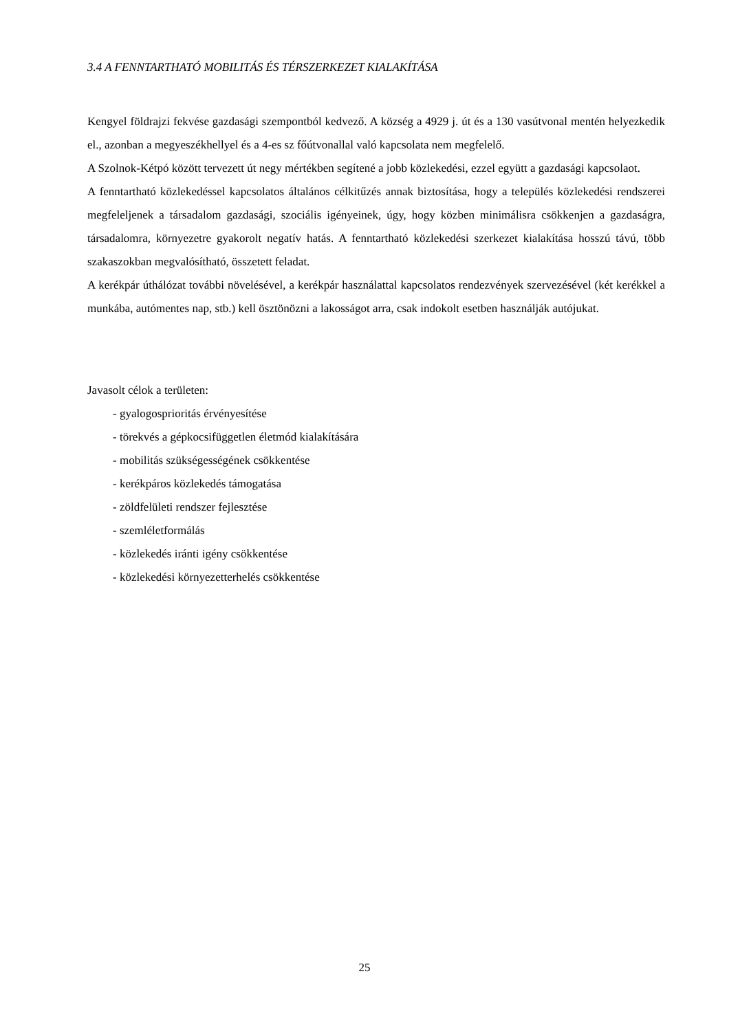3.4 A FENNTARTHATÓ MOBILITÁS ÉS TÉRSZERKEZET KIALAKÍTÁSA
Kengyel földrajzi fekvése gazdasági szempontból kedvező. A község a 4929 j. út és a 130 vasútvonal mentén helyezkedik el., azonban a megyeszékhellyel és a 4-es sz főútvonallal való kapcsolata nem megfelelő.
A Szolnok-Kétpó között tervezett út negy mértékben segítené a jobb közlekedési, ezzel együtt a gazdasági kapcsolaot.
A fenntartható közlekedéssel kapcsolatos általános célkitűzés annak biztosítása, hogy a település közlekedési rendszerei megfeleljenek a társadalom gazdasági, szociális igényeinek, úgy, hogy közben minimálisra csökkenjen a gazdaságra, társadalomra, környezetre gyakorolt negatív hatás. A fenntartható közlekedési szerkezet kialakítása hosszú távú, több szakaszokban megvalósítható, összetett feladat.
A kerékpár úthálózat további növelésével, a kerékpár használattal kapcsolatos rendezvények szervezésével (két kerékkel a munkába, autómentes nap, stb.) kell ösztönözni a lakosságot arra, csak indokolt esetben használják autójukat.
Javasolt célok a területen:
- gyalogosprioritás érvényesítése
- törekvés a gépkocsifüggetlen életmód kialakítására
- mobilitás szükségességének csökkentése
- kerékpáros közlekedés támogatása
- zöldfelületi rendszer fejlesztése
- szemléletformálás
- közlekedés iránti igény csökkentése
- közlekedési környezetterhelés csökkentése
25